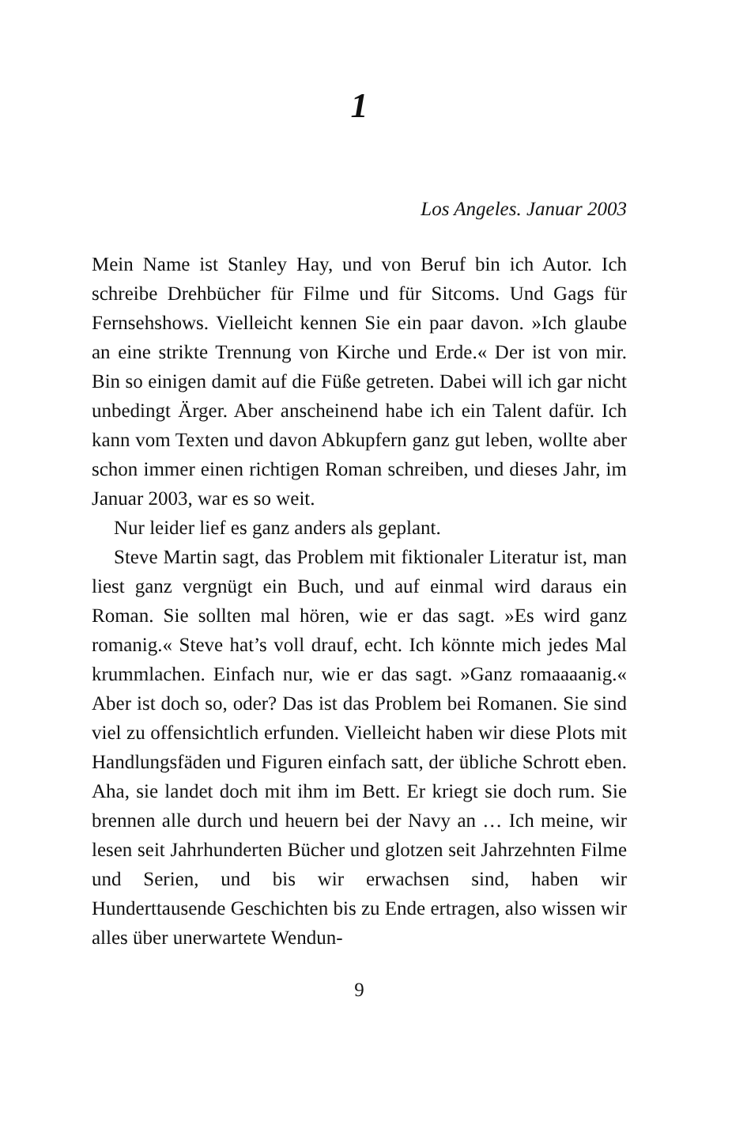1
Los Angeles. Januar 2003
Mein Name ist Stanley Hay, und von Beruf bin ich Autor. Ich schreibe Drehbücher für Filme und für Sitcoms. Und Gags für Fernsehshows. Vielleicht kennen Sie ein paar davon. »Ich glaube an eine strikte Trennung von Kirche und Erde.« Der ist von mir. Bin so einigen damit auf die Füße getreten. Dabei will ich gar nicht unbedingt Ärger. Aber anscheinend habe ich ein Talent dafür. Ich kann vom Texten und davon Abkupfern ganz gut leben, wollte aber schon immer einen richtigen Roman schreiben, und dieses Jahr, im Januar 2003, war es so weit.
Nur leider lief es ganz anders als geplant.
Steve Martin sagt, das Problem mit fiktionaler Literatur ist, man liest ganz vergnügt ein Buch, und auf einmal wird daraus ein Roman. Sie sollten mal hören, wie er das sagt. »Es wird ganz romanig.« Steve hat’s voll drauf, echt. Ich könnte mich jedes Mal krummlachen. Einfach nur, wie er das sagt. »Ganz romaaaanig.« Aber ist doch so, oder? Das ist das Problem bei Romanen. Sie sind viel zu offensichtlich erfunden. Vielleicht haben wir diese Plots mit Handlungsfäden und Figuren einfach satt, der übliche Schrott eben. Aha, sie landet doch mit ihm im Bett. Er kriegt sie doch rum. Sie brennen alle durch und heuern bei der Navy an … Ich meine, wir lesen seit Jahrhunderten Bücher und glotzen seit Jahrzehnten Filme und Serien, und bis wir erwachsen sind, haben wir Hunderttausende Geschichten bis zu Ende ertragen, also wissen wir alles über unerwartete Wendun-
9